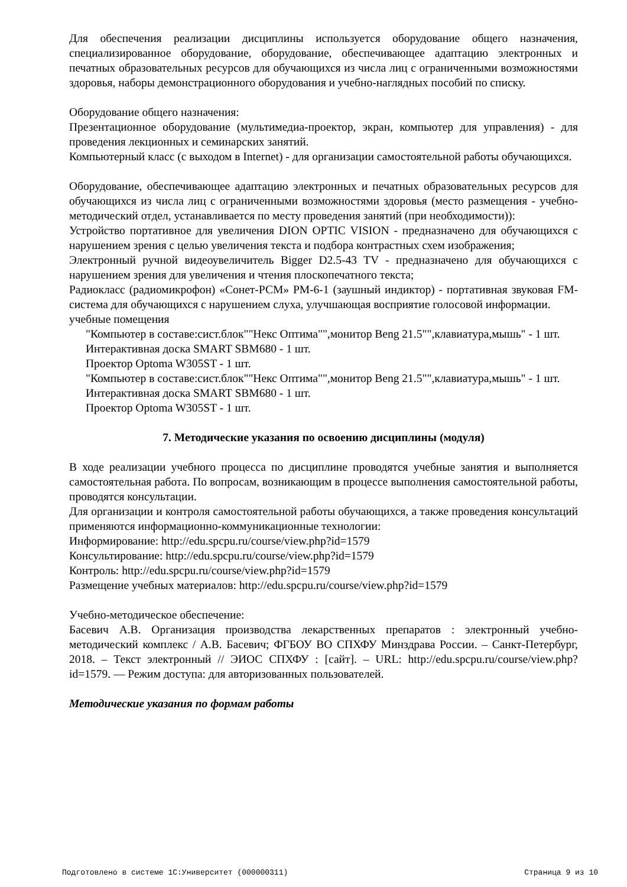Для обеспечения реализации дисциплины используется оборудование общего назначения, специализированное оборудование, оборудование, обеспечивающее адаптацию электронных и печатных образовательных ресурсов для обучающихся из числа лиц с ограниченными возможностями здоровья, наборы демонстрационного оборудования и учебно-наглядных пособий по списку.
Оборудование общего назначения:
Презентационное оборудование (мультимедиа-проектор, экран, компьютер для управления) - для проведения лекционных и семинарских занятий.
Компьютерный класс (с выходом в Internet) - для организации самостоятельной работы обучающихся.
Оборудование, обеспечивающее адаптацию электронных и печатных образовательных ресурсов для обучающихся из числа лиц с ограниченными возможностями здоровья (место размещения - учебно-методический отдел, устанавливается по месту проведения занятий (при необходимости)):
Устройство портативное для увеличения DION OPTIC VISION - предназначено для обучающихся с нарушением зрения с целью увеличения текста и подбора контрастных схем изображения;
Электронный ручной видеоувеличитель Bigger D2.5-43 TV - предназначено для обучающихся с нарушением зрения для увеличения и чтения плоскопечатного текста;
Радиокласс (радиомикрофон) «Сонет-РСМ» РМ-6-1 (заушный индиктор) - портативная звуковая FM-система для обучающихся с нарушением слуха, улучшающая восприятие голосовой информации.
учебные помещения
"Компьютер в составе:сист.блок""Некс Оптима"",монитор Beng 21.5"",клавиатура,мышь" - 1 шт.
Интерактивная доска SMART SBM680 - 1 шт.
Проектор Optoma W305ST - 1 шт.
"Компьютер в составе:сист.блок""Некс Оптима"",монитор Beng 21.5"",клавиатура,мышь" - 1 шт.
Интерактивная доска SMART SBM680 - 1 шт.
Проектор Optoma W305ST - 1 шт.
7. Методические указания по освоению дисциплины (модуля)
В ходе реализации учебного процесса по дисциплине проводятся учебные занятия и выполняется самостоятельная работа. По вопросам, возникающим в процессе выполнения самостоятельной работы, проводятся консультации.
Для организации и контроля самостоятельной работы обучающихся, а также проведения консультаций применяются информационно-коммуникационные технологии:
Информирование: http://edu.spcpu.ru/course/view.php?id=1579
Консультирование: http://edu.spcpu.ru/course/view.php?id=1579
Контроль: http://edu.spcpu.ru/course/view.php?id=1579
Размещение учебных материалов: http://edu.spcpu.ru/course/view.php?id=1579
Учебно-методическое обеспечение:
Басевич А.В. Организация производства лекарственных препаратов : электронный учебно-методический комплекс / А.В. Басевич; ФГБОУ ВО СПХФУ Минздрава России. – Санкт-Петербург, 2018. – Текст электронный // ЭИОС СПХФУ : [сайт]. – URL: http://edu.spcpu.ru/course/view.php?id=1579. — Режим доступа: для авторизованных пользователей.
Методические указания по формам работы
Подготовлено в системе 1С:Университет (000000311) Страница 9 из 10